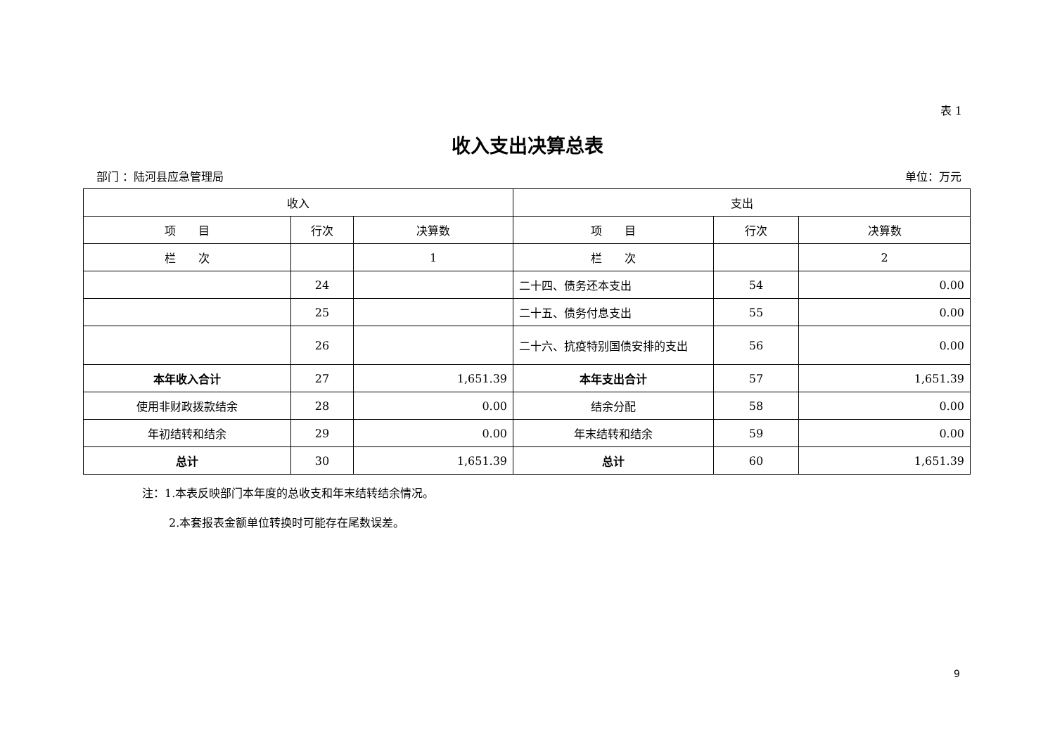表 1
收入支出决算总表
部门 ：陆河县应急管理局 单位：万元
| 收入 | | | 支出 | | |
| --- | --- | --- | --- | --- | --- |
| 项 目 | 行次 | 决算数 | 项 目 | 行次 | 决算数 |
| 栏 次 | | 1 | 栏 次 | | 2 |
| | 24 | | 二十四、债务还本支出 | 54 | 0.00 |
| | 25 | | 二十五、债务付息支出 | 55 | 0.00 |
| | 26 | | 二十六、抗疫特别国债安排的支出 | 56 | 0.00 |
| 本年收入合计 | 27 | 1,651.39 | 本年支出合计 | 57 | 1,651.39 |
| 使用非财政拨款结余 | 28 | 0.00 | 结余分配 | 58 | 0.00 |
| 年初结转和结余 | 29 | 0.00 | 年末结转和结余 | 59 | 0.00 |
| 总计 | 30 | 1,651.39 | 总计 | 60 | 1,651.39 |
注：1.本表反映部门本年度的总收支和年末结转结余情况。
2.本套报表金额单位转换时可能存在尾数误差。
9